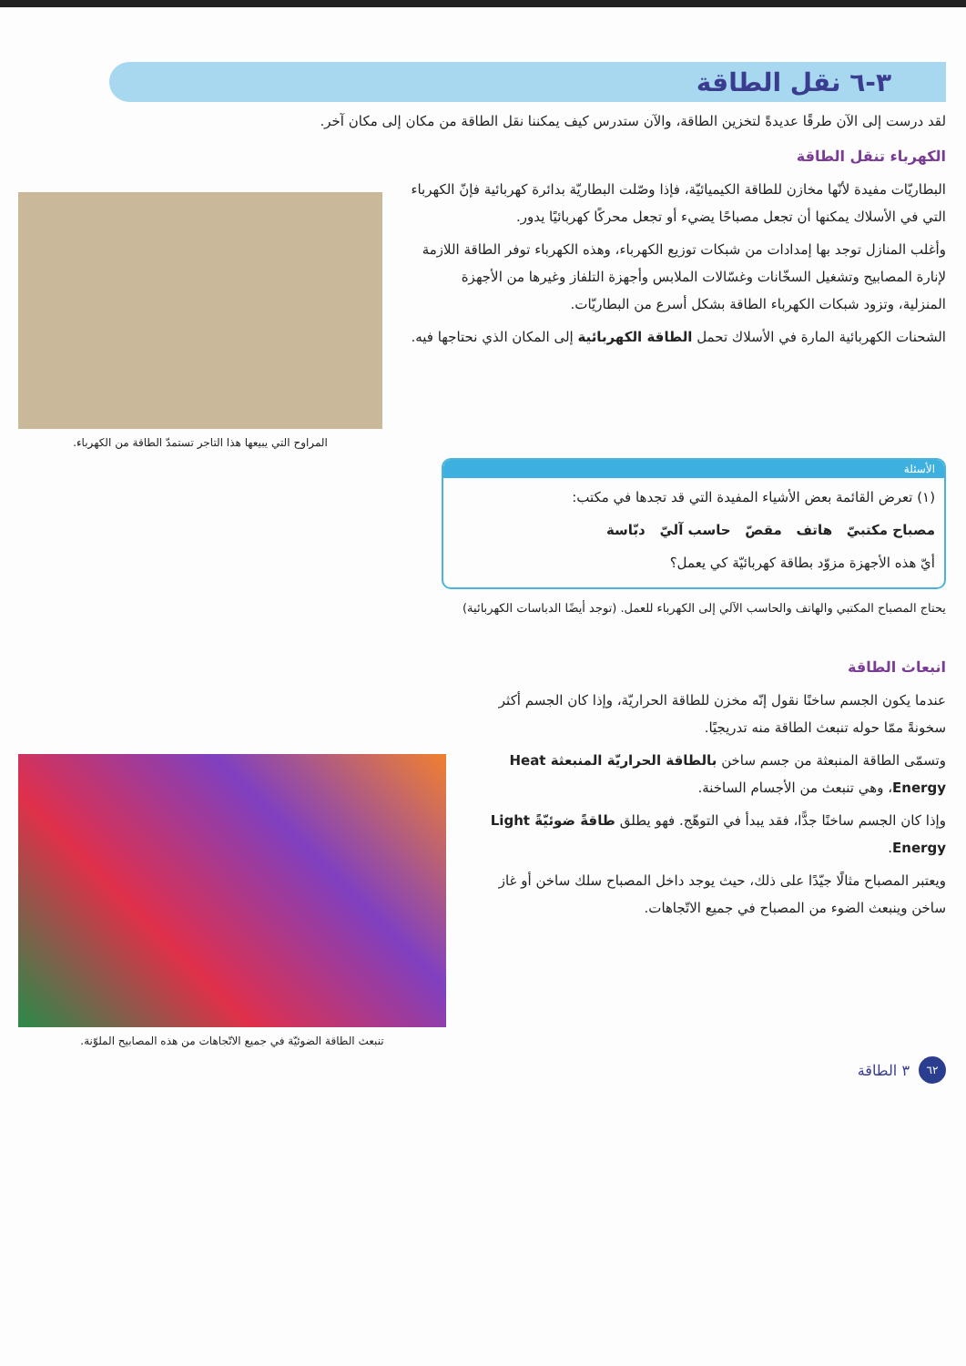٣-٦ نقل الطاقة
لقد درست إلى الآن طرقًا عديدةً لتخزين الطاقة، والآن ستدرس كيف يمكننا نقل الطاقة من مكان إلى مكان آخر.
الكهرباء تنقل الطاقة
البطاريّات مفيدة لأنّها مخازن للطاقة الكيميائيّة، فإذا وصّلت البطاريّة بدائرة كهربائية فإنّ الكهرباء التي في الأسلاك يمكنها أن تجعل مصباحًا يضيء أو تجعل محركًا كهربائيًا يدور.
وأغلب المنازل توجد بها إمدادات من شبكات توزيع الكهرباء، وهذه الكهرباء توفر الطاقة اللازمة لإنارة المصابيح وتشغيل السخّانات وغسّالات الملابس وأجهزة التلفاز وغيرها من الأجهزة المنزلية، وتزود شبكات الكهرباء الطاقة بشكل أسرع من البطاريّات.
الشحنات الكهربائية المارة في الأسلاك تحمل الطاقة الكهربائية إلى المكان الذي نحتاجها فيه.
المراوح التي يبيعها هذا التاجر تستمدّ الطاقة من الكهرباء.
الأسئلة
(١) تعرض القائمة بعض الأشياء المفيدة التي قد تجدها في مكتب:
مصباح مكتبيّ هاتف مقصّ حاسب آليّ دبّاسة
أيّ هذه الأجهزة مزوّد بطاقة كهربائيّة كي يعمل؟
يحتاج المصباح المكتبي والهاتف والحاسب الآلي إلى الكهرباء للعمل. (توجد أيضًا الدباسات الكهربائية)
انبعاث الطاقة
عندما يكون الجسم ساخنًا نقول إنّه مخزن للطاقة الحراريّة، وإذا كان الجسم أكثر سخونةً ممّا حوله تنبعث الطاقة منه تدريجيًا.
وتسمّى الطاقة المنبعثة من جسم ساخن بالطاقة الحراريّة المنبعثة Heat Energy، وهي تنبعث من الأجسام الساخنة.
وإذا كان الجسم ساخنًا جدًّا، فقد يبدأ في التوهّج. فهو يطلق طاقةً ضوئيّةً Light Energy.
ويعتبر المصباح مثالًا جيّدًا على ذلك، حيث يوجد داخل المصباح سلك ساخن أو غاز ساخن وينبعث الضوء من المصباح في جميع الاتّجاهات.
تنبعث الطاقة الضوئيّة في جميع الاتّجاهات من هذه المصابيح الملوّنة.
٦٢
٣ الطاقة